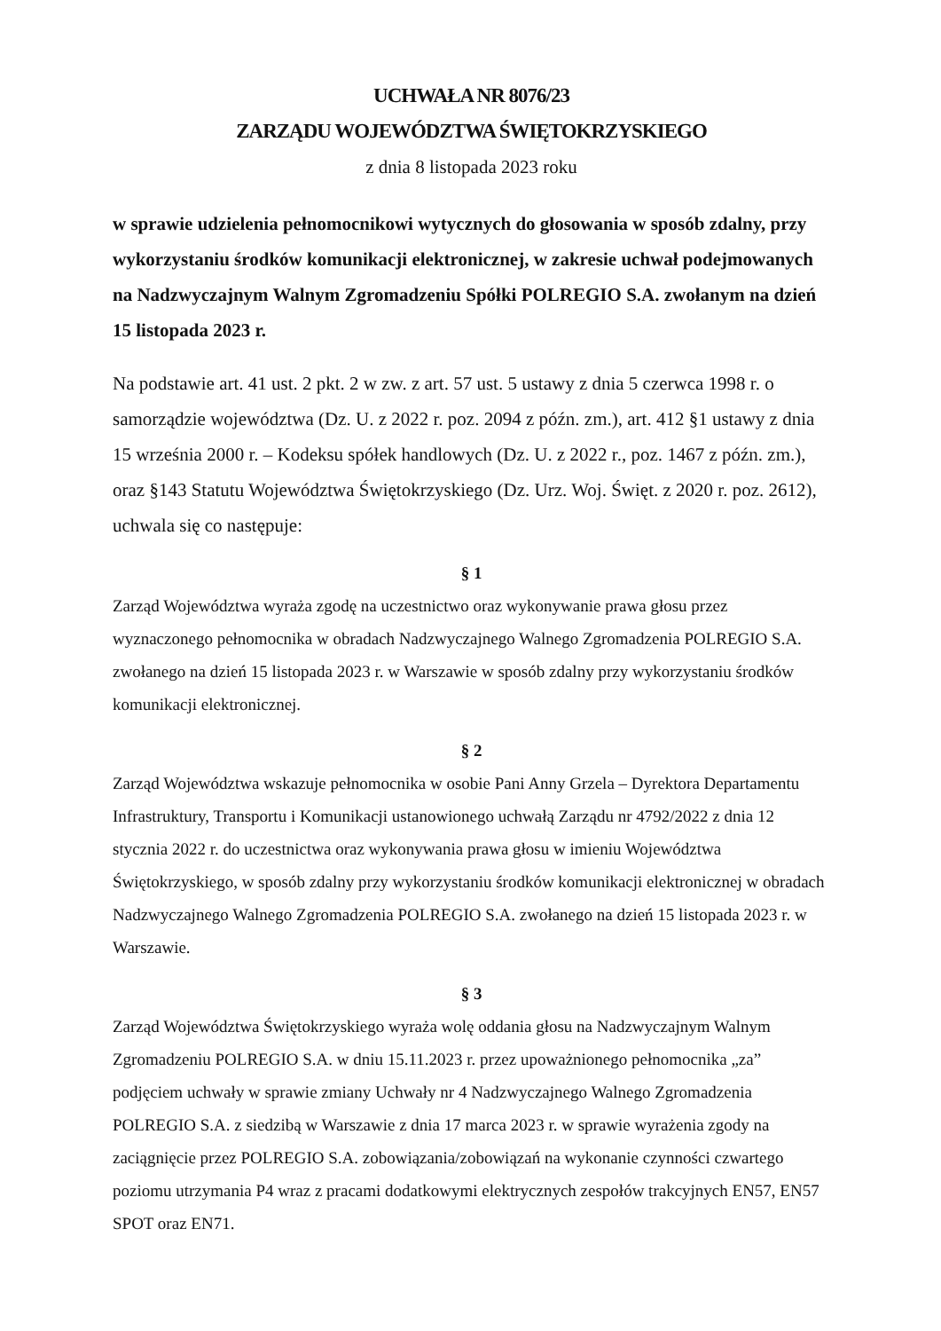UCHWAŁA NR 8076/23
ZARZĄDU WOJEWÓDZTWA ŚWIĘTOKRZYSKIEGO
z dnia 8 listopada 2023 roku
w sprawie udzielenia pełnomocnikowi wytycznych do głosowania w sposób zdalny, przy wykorzystaniu środków komunikacji elektronicznej, w zakresie uchwał podejmowanych na Nadzwyczajnym Walnym Zgromadzeniu Spółki POLREGIO S.A. zwołanym na dzień 15 listopada 2023 r.
Na podstawie art. 41 ust. 2 pkt. 2 w zw. z art. 57 ust. 5 ustawy z dnia 5 czerwca 1998 r. o samorządzie województwa (Dz. U. z 2022 r. poz. 2094 z późn. zm.), art. 412 §1 ustawy z dnia 15 września 2000 r. – Kodeksu spółek handlowych (Dz. U. z 2022 r., poz. 1467 z późn. zm.), oraz §143 Statutu Województwa Świętokrzyskiego (Dz. Urz. Woj. Święt. z 2020 r. poz. 2612), uchwala się co następuje:
§ 1
Zarząd Województwa wyraża zgodę na uczestnictwo oraz wykonywanie prawa głosu przez wyznaczonego pełnomocnika w obradach Nadzwyczajnego Walnego Zgromadzenia POLREGIO S.A. zwołanego na dzień 15 listopada 2023 r. w Warszawie w sposób zdalny przy wykorzystaniu środków komunikacji elektronicznej.
§ 2
Zarząd Województwa wskazuje pełnomocnika w osobie Pani Anny Grzela – Dyrektora Departamentu Infrastruktury, Transportu i Komunikacji ustanowionego uchwałą Zarządu nr 4792/2022 z dnia 12 stycznia 2022 r. do uczestnictwa oraz wykonywania prawa głosu w imieniu Województwa Świętokrzyskiego, w sposób zdalny przy wykorzystaniu środków komunikacji elektronicznej w obradach Nadzwyczajnego Walnego Zgromadzenia POLREGIO S.A. zwołanego na dzień 15 listopada 2023 r. w Warszawie.
§ 3
Zarząd Województwa Świętokrzyskiego wyraża wolę oddania głosu na Nadzwyczajnym Walnym Zgromadzeniu POLREGIO S.A. w dniu 15.11.2023 r. przez upoważnionego pełnomocnika „za” podjęciem uchwały w sprawie zmiany Uchwały nr 4 Nadzwyczajnego Walnego Zgromadzenia POLREGIO S.A. z siedzibą w Warszawie z dnia 17 marca 2023 r. w sprawie wyrażenia zgody na zaciągnięcie przez POLREGIO S.A. zobowiązania/zobowiązań na wykonanie czynności czwartego poziomu utrzymania P4 wraz z pracami dodatkowymi elektrycznych zespołów trakcyjnych EN57, EN57 SPOT oraz EN71.